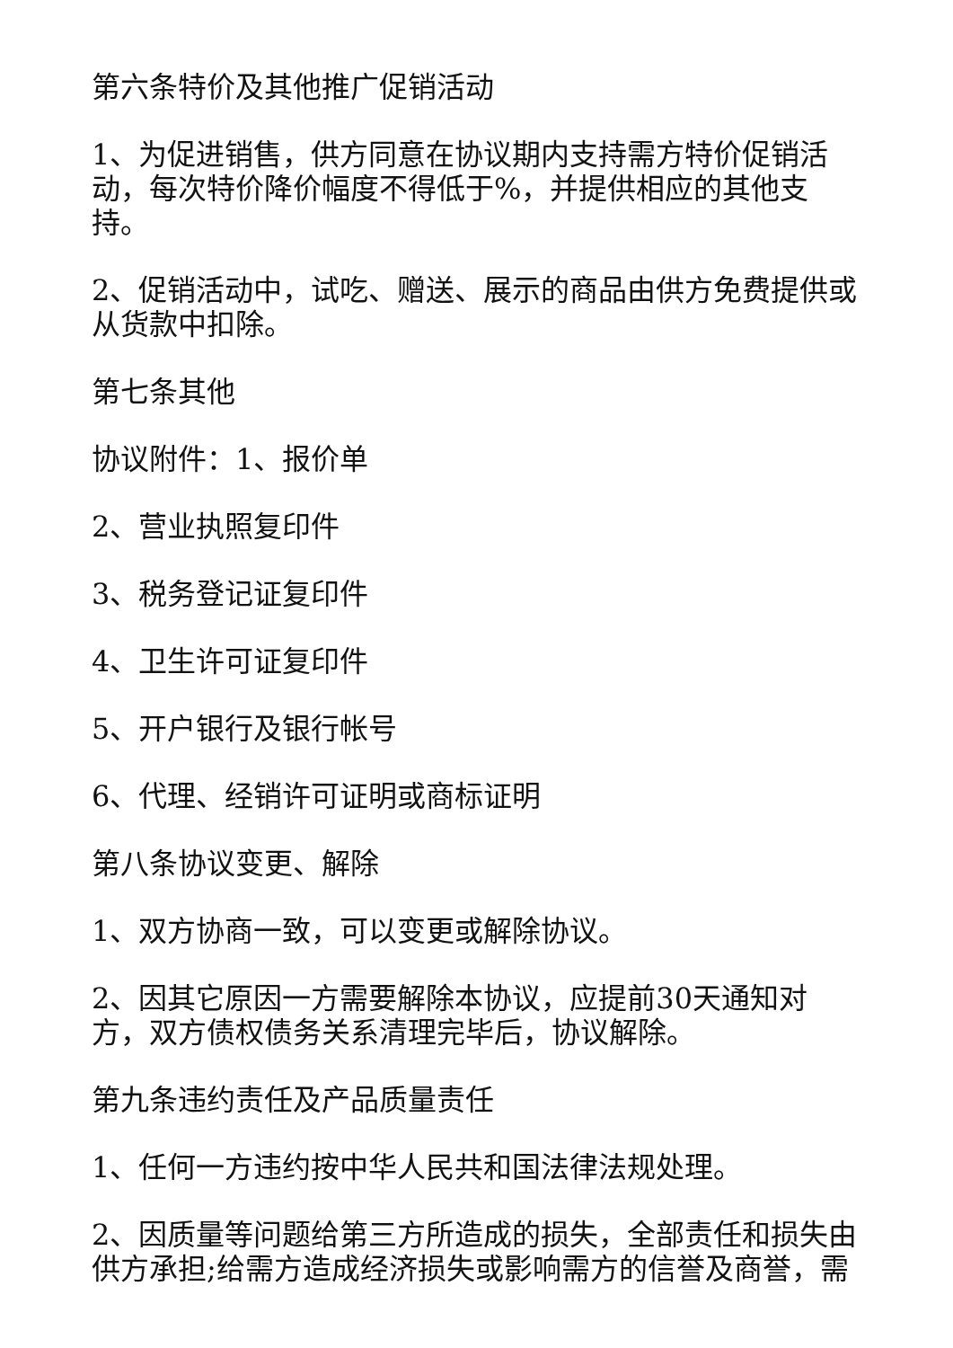第六条特价及其他推广促销活动
1、为促进销售，供方同意在协议期内支持需方特价促销活动，每次特价降价幅度不得低于%，并提供相应的其他支持。
2、促销活动中，试吃、赠送、展示的商品由供方免费提供或从货款中扣除。
第七条其他
协议附件：1、报价单
2、营业执照复印件
3、税务登记证复印件
4、卫生许可证复印件
5、开户银行及银行帐号
6、代理、经销许可证明或商标证明
第八条协议变更、解除
1、双方协商一致，可以变更或解除协议。
2、因其它原因一方需要解除本协议，应提前30天通知对方，双方债权债务关系清理完毕后，协议解除。
第九条违约责任及产品质量责任
1、任何一方违约按中华人民共和国法律法规处理。
2、因质量等问题给第三方所造成的损失，全部责任和损失由供方承担;给需方造成经济损失或影响需方的信誉及商誉，需